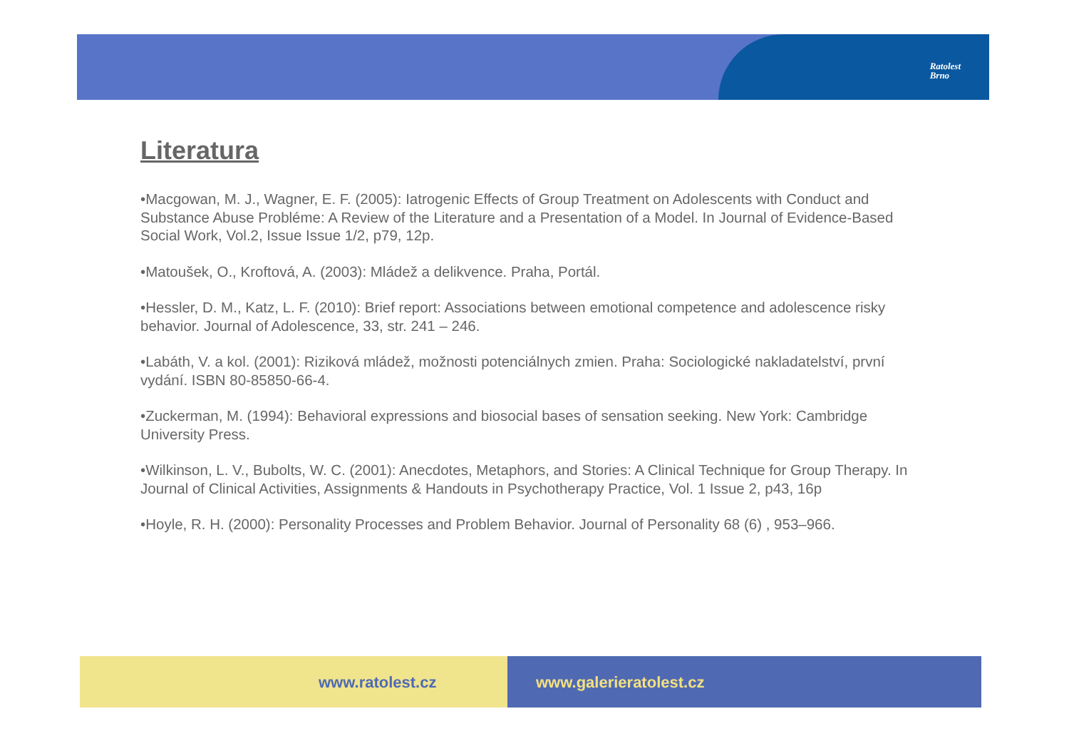Ratolest
Brno
Literatura
•Macgowan, M. J., Wagner, E. F. (2005): Iatrogenic Effects of Group Treatment on Adolescents with Conduct and Substance Abuse Probléme: A Review of the Literature and a Presentation of a Model. In Journal of Evidence-Based Social Work, Vol.2, Issue Issue 1/2, p79, 12p.
•Matoušek, O., Kroftová, A. (2003): Mládež a delikvence. Praha, Portál.
•Hessler, D. M., Katz, L. F. (2010): Brief report: Associations between emotional competence and adolescence risky behavior. Journal of Adolescence, 33, str. 241 – 246.
•Labáth, V. a kol. (2001): Riziková mládež, možnosti potenciálnych zmien. Praha: Sociologické nakladatelství, první vydání. ISBN 80-85850-66-4.
•Zuckerman, M. (1994): Behavioral expressions and biosocial bases of sensation seeking. New York: Cambridge University Press.
•Wilkinson, L. V., Bubolts, W. C. (2001): Anecdotes, Metaphors, and Stories: A Clinical Technique for Group Therapy. In Journal of Clinical Activities, Assignments & Handouts in Psychotherapy Practice, Vol. 1 Issue 2, p43, 16p
•Hoyle, R. H. (2000): Personality Processes and Problem Behavior. Journal of Personality 68 (6) , 953–966.
www.ratolest.cz www.galerieratolest.cz